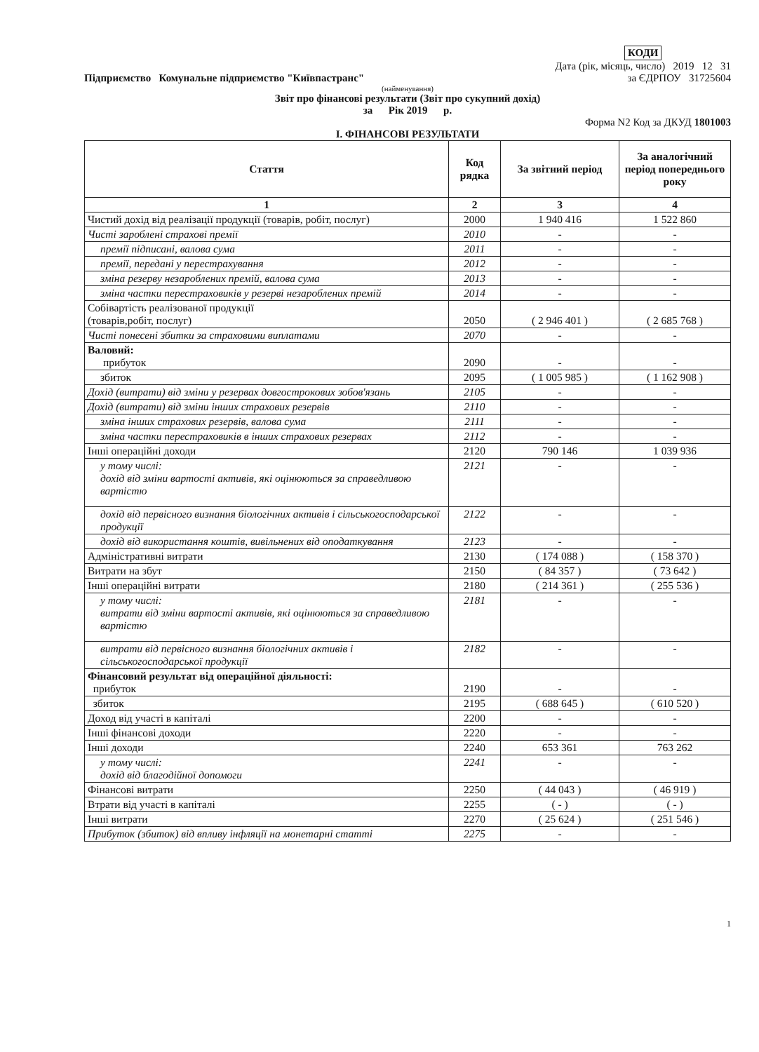| КОДИ |
Дата (рік, місяць, число) 2019 12 31
Підприємство Комунальне підприємство "Київпастранс" за ЄДРПОУ 31725604
(найменування)
Звіт про фінансові результати (Звіт про сукупний дохід)
за Рік 2019 р.
Форма N2 Код за ДКУД 1801003
I. ФІНАНСОВІ РЕЗУЛЬТАТИ
| Стаття | Код рядка | За звітний період | За аналогічний період попереднього року |
| --- | --- | --- | --- |
| 1 | 2 | 3 | 4 |
| Чистий дохід від реалізації продукції (товарів, робіт, послуг) | 2000 | 1 940 416 | 1 522 860 |
| Чисті зароблені страхові премії | 2010 | - | - |
| премії підписані, валова сума | 2011 | - | - |
| премії, передані у перестрахування | 2012 | - | - |
| зміна резерву незароблених премій, валова сума | 2013 | - | - |
| зміна частки перестраховиків у резерві незароблених премій | 2014 | - | - |
| Собівартість реалізованої продукції (товарів,робіт, послуг) | 2050 | ( 2 946 401 ) | ( 2 685 768 ) |
| Чисті понесені збитки за страховими виплатами | 2070 | - | - |
| Валовий: прибуток | 2090 | - | - |
| збиток | 2095 | ( 1 005 985 ) | ( 1 162 908 ) |
| Дохід (витрати) від зміни у резервах довгострокових зобов'язань | 2105 | - | - |
| Дохід (витрати) від зміни інших страхових резервів | 2110 | - | - |
| зміна інших страхових резервів, валова сума | 2111 | - | - |
| зміна частки перестраховиків в інших страхових резервах | 2112 | - | - |
| Інші операційні доходи | 2120 | 790 146 | 1 039 936 |
| у тому числі: дохід від зміни вартості активів, які оцінюються за справедливою вартістю | 2121 | - | - |
| дохід від первісного визнання біологічних активів і сільськогосподарської продукції | 2122 | - | - |
| дохід від використання коштів, вивільнених від оподаткування | 2123 | - | - |
| Адміністративні витрати | 2130 | ( 174 088 ) | ( 158 370 ) |
| Витрати на збут | 2150 | ( 84 357 ) | ( 73 642 ) |
| Інші операційні витрати | 2180 | ( 214 361 ) | ( 255 536 ) |
| у тому числі: витрати від зміни вартості активів, які оцінюються за справедливою вартістю | 2181 | - | - |
| витрати від первісного визнання біологічних активів і сільськогосподарської продукції | 2182 | - | - |
| Фінансовий результат від операційної діяльності: прибуток | 2190 | - | - |
| збиток | 2195 | ( 688 645 ) | ( 610 520 ) |
| Доход від участі в капіталі | 2200 | - | - |
| Інші фінансові доходи | 2220 | - | - |
| Інші доходи | 2240 | 653 361 | 763 262 |
| у тому числі: дохід від благодійної допомоги | 2241 | - | - |
| Фінансові витрати | 2250 | ( 44 043 ) | ( 46 919 ) |
| Втрати від участі в капіталі | 2255 | ( - ) | ( - ) |
| Інші витрати | 2270 | ( 25 624 ) | ( 251 546 ) |
| Прибуток (збиток) від впливу інфляції на монетарні статті | 2275 | - | - |
1